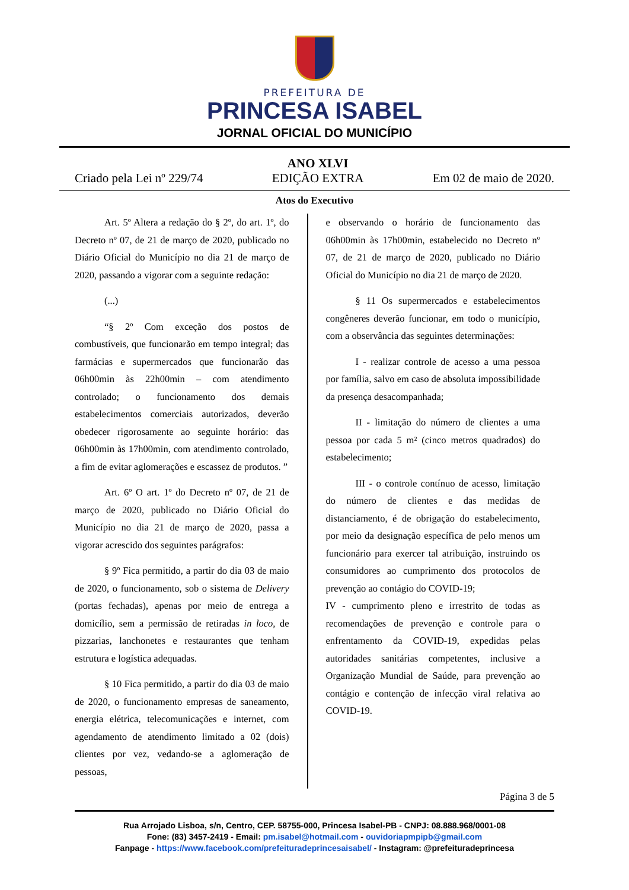PREFEITURA DE
PRINCESA ISABEL
JORNAL OFICIAL DO MUNICÍPIO
Criado pela Lei nº 229/74
ANO XLVI
EDIÇÃO EXTRA
Em 02 de maio de 2020.
Atos do Executivo
Art. 5º Altera a redação do § 2º, do art. 1º, do Decreto nº 07, de 21 de março de 2020, publicado no Diário Oficial do Município no dia 21 de março de 2020, passando a vigorar com a seguinte redação:
(...)
“§ 2º Com exceção dos postos de combustíveis, que funcionarão em tempo integral; das farmácias e supermercados que funcionarão das 06h00min às 22h00min – com atendimento controlado; o funcionamento dos demais estabelecimentos comerciais autorizados, deverão obedecer rigorosamente ao seguinte horário: das 06h00min às 17h00min, com atendimento controlado, a fim de evitar aglomerações e escassez de produtos. ”
Art. 6º O art. 1º do Decreto nº 07, de 21 de março de 2020, publicado no Diário Oficial do Município no dia 21 de março de 2020, passa a vigorar acrescido dos seguintes parágrafos:
§ 9º Fica permitido, a partir do dia 03 de maio de 2020, o funcionamento, sob o sistema de Delivery (portas fechadas), apenas por meio de entrega a domicílio, sem a permissão de retiradas in loco, de pizzarias, lanchonetes e restaurantes que tenham estrutura e logística adequadas.
§ 10 Fica permitido, a partir do dia 03 de maio de 2020, o funcionamento empresas de saneamento, energia elétrica, telecomunicações e internet, com agendamento de atendimento limitado a 02 (dois) clientes por vez, vedando-se a aglomeração de pessoas,
e observando o horário de funcionamento das 06h00min às 17h00min, estabelecido no Decreto nº 07, de 21 de março de 2020, publicado no Diário Oficial do Município no dia 21 de março de 2020.
§ 11 Os supermercados e estabelecimentos congêneres deverão funcionar, em todo o município, com a observância das seguintes determinações:
I - realizar controle de acesso a uma pessoa por família, salvo em caso de absoluta impossibilidade da presença desacompanhada;
II - limitação do número de clientes a uma pessoa por cada 5 m² (cinco metros quadrados) do estabelecimento;
III - o controle contínuo de acesso, limitação do número de clientes e das medidas de distanciamento, é de obrigação do estabelecimento, por meio da designação específica de pelo menos um funcionário para exercer tal atribuição, instruindo os consumidores ao cumprimento dos protocolos de prevenção ao contágio do COVID-19;
IV - cumprimento pleno e irrestrito de todas as recomendações de prevenção e controle para o enfrentamento da COVID-19, expedidas pelas autoridades sanitárias competentes, inclusive a Organização Mundial de Saúde, para prevenção ao contágio e contenção de infecção viral relativa ao COVID-19.
Página 3 de 5
Rua Arrojado Lisboa, s/n, Centro, CEP. 58755-000, Princesa Isabel-PB - CNPJ: 08.888.968/0001-08
Fone: (83) 3457-2419 - Email: pm.isabel@hotmail.com - ouvidoriapmpipb@gmail.com
Fanpage - https://www.facebook.com/prefeituradeprincesaisabel/ - Instagram: @prefeituradeprincesa